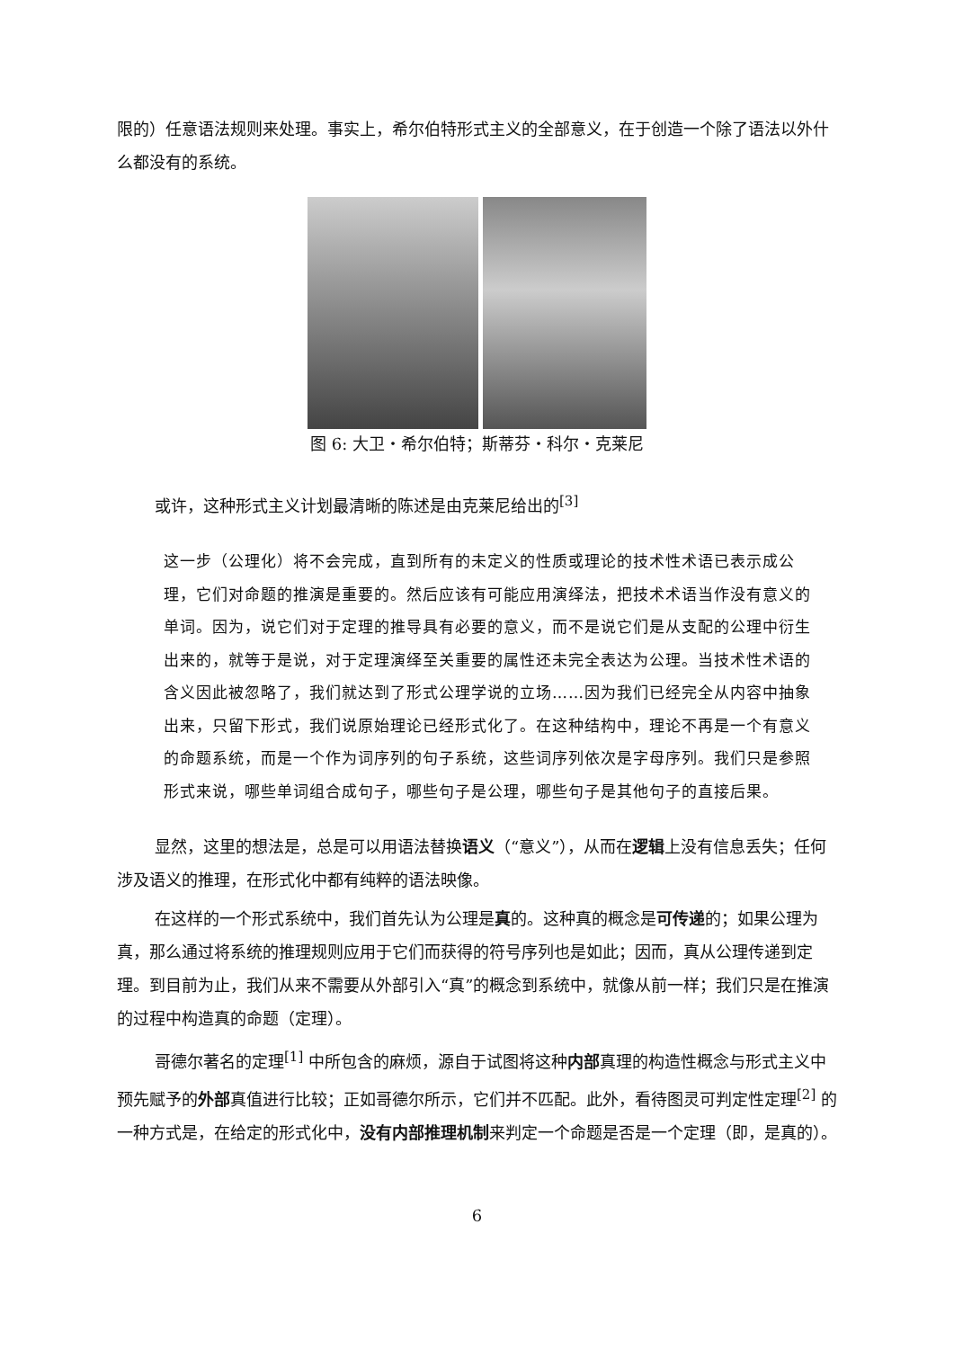限的）任意语法规则来处理。事实上，希尔伯特形式主义的全部意义，在于创造一个除了语法以外什么都没有的系统。
图 6: 大卫・希尔伯特；斯蒂芬・科尔・克莱尼
或许，这种形式主义计划最清晰的陈述是由克莱尼给出的<sup>[3]</sup>
这一步（公理化）将不会完成，直到所有的未定义的性质或理论的技术性术语已表示成公理，它们对命题的推演是重要的。然后应该有可能应用演绎法，把技术术语当作没有意义的单词。因为，说它们对于定理的推导具有必要的意义，而不是说它们是从支配的公理中衍生出来的，就等于是说，对于定理演绎至关重要的属性还未完全表达为公理。当技术性术语的含义因此被忽略了，我们就达到了形式公理学说的立场……因为我们已经完全从内容中抽象出来，只留下形式，我们说原始理论已经形式化了。在这种结构中，理论不再是一个有意义的命题系统，而是一个作为词序列的句子系统，这些词序列依次是字母序列。我们只是参照形式来说，哪些单词组合成句子，哪些句子是公理，哪些句子是其他句子的直接后果。
显然，这里的想法是，总是可以用语法替换语义（“意义”），从而在逻辑上没有信息丢失；任何涉及语义的推理，在形式化中都有纯粹的语法映像。
在这样的一个形式系统中，我们首先认为公理是真的。这种真的概念是可传递的；如果公理为真，那么通过将系统的推理规则应用于它们而获得的符号序列也是如此；因而，真从公理传递到定理。到目前为止，我们从来不需要从外部引入“真”的概念到系统中，就像从前一样；我们只是在推演的过程中构造真的命题（定理）。
哥德尔著名的定理<sup>[1]</sup> 中所包含的麻烦，源自于试图将这种内部真理的构造性概念与形式主义中预先赋予的外部真值进行比较；正如哥德尔所示，它们并不匹配。此外，看待图灵可判定性定理<sup>[2]</sup> 的一种方式是，在给定的形式化中，没有内部推理机制来判定一个命题是否是一个定理（即，是真的）。
6